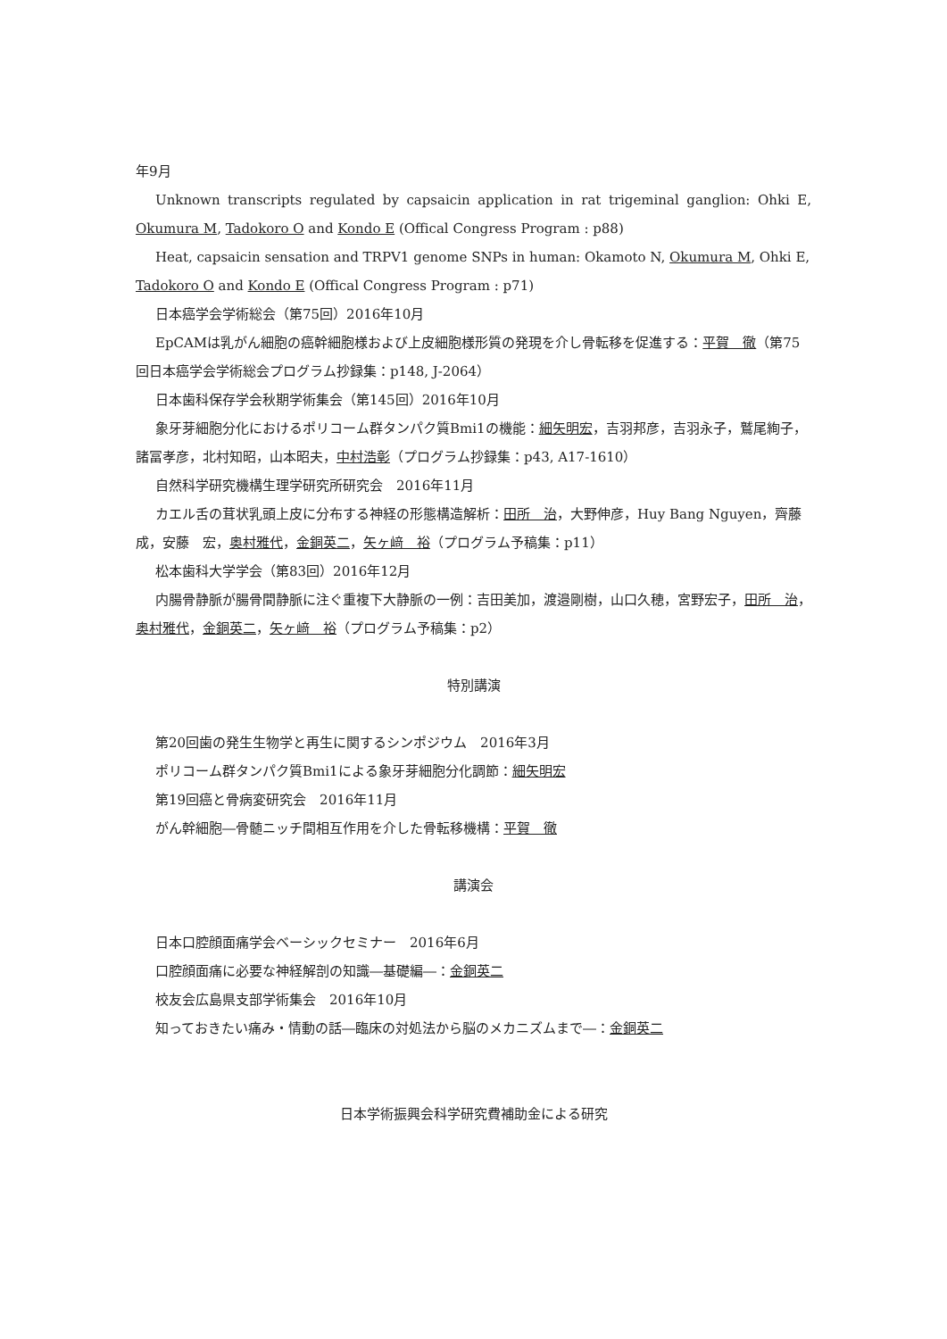年9月
Unknown transcripts regulated by capsaicin application in rat trigeminal ganglion: Ohki E, Okumura M, Tadokoro O and Kondo E (Offical Congress Program : p88)
Heat, capsaicin sensation and TRPV1 genome SNPs in human: Okamoto N, Okumura M, Ohki E, Tadokoro O and Kondo E (Offical Congress Program : p71)
日本癌学会学術総会（第75回）2016年10月
EpCAMは乳がん細胞の癌幹細胞様および上皮細胞様形質の発現を介し骨転移を促進する：平賀　徹（第75回日本癌学会学術総会プログラム抄録集：p148, J-2064）
日本歯科保存学会秋期学術集会（第145回）2016年10月
象牙芽細胞分化におけるポリコーム群タンパク質Bmi1の機能：細矢明宏，吉羽邦彦，吉羽永子，鷲尾絢子，諸冨孝彦，北村知昭，山本昭夫，中村浩彰（プログラム抄録集：p43, A17-1610）
自然科学研究機構生理学研究所研究会　2016年11月
カエル舌の茸状乳頭上皮に分布する神経の形態構造解析：田所　治，大野伸彦，Huy Bang Nguyen，齊藤　成，安藤　宏，奥村雅代，金銅英二，矢ヶ﨑　裕（プログラム予稿集：p11）
松本歯科大学学会（第83回）2016年12月
内腸骨静脈が腸骨間静脈に注ぐ重複下大静脈の一例：吉田美加，渡邉剛樹，山口久穂，宮野宏子，田所　治，奥村雅代，金銅英二，矢ヶ﨑　裕（プログラム予稿集：p2）
特別講演
第20回歯の発生生物学と再生に関するシンポジウム　2016年3月
ポリコーム群タンパク質Bmi1による象牙芽細胞分化調節：細矢明宏
第19回癌と骨病変研究会　2016年11月
がん幹細胞―骨髄ニッチ間相互作用を介した骨転移機構：平賀　徹
講演会
日本口腔顔面痛学会ベーシックセミナー　2016年6月
口腔顔面痛に必要な神経解剖の知識―基礎編―：金銅英二
校友会広島県支部学術集会　2016年10月
知っておきたい痛み・情動の話―臨床の対処法から脳のメカニズムまで―：金銅英二
日本学術振興会科学研究費補助金による研究